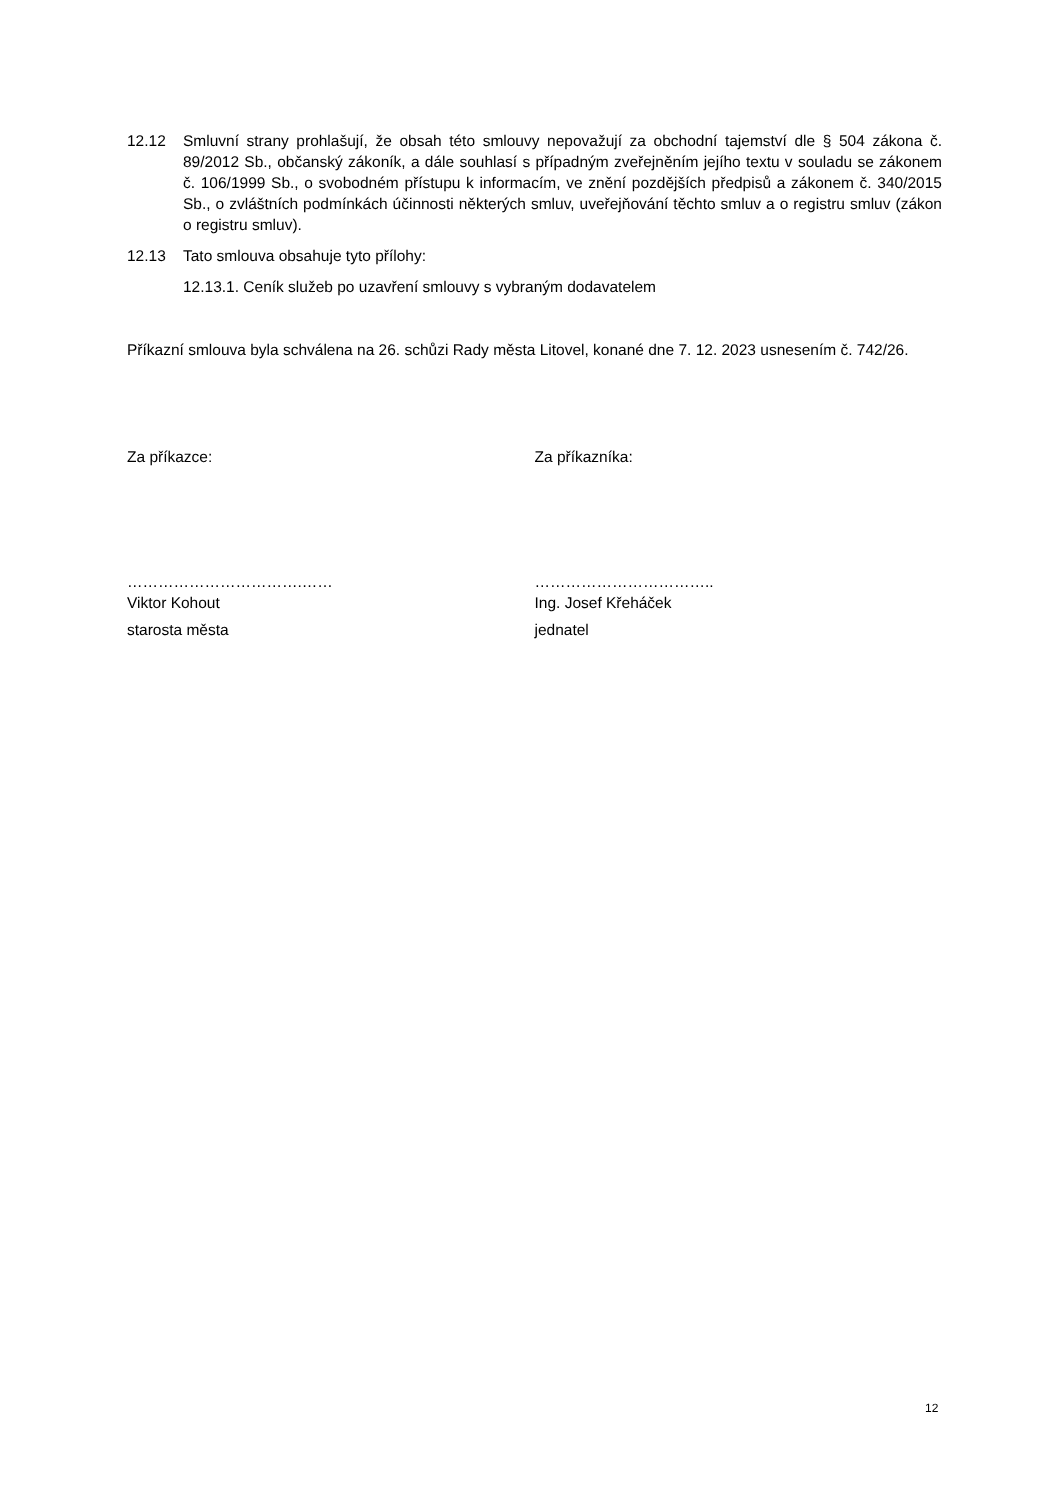12.12 Smluvní strany prohlašují, že obsah této smlouvy nepovažují za obchodní tajemství dle § 504 zákona č. 89/2012 Sb., občanský zákoník, a dále souhlasí s případným zveřejněním jejího textu v souladu se zákonem č. 106/1999 Sb., o svobodném přístupu k informacím, ve znění pozdějších předpisů a zákonem č. 340/2015 Sb., o zvláštních podmínkách účinnosti některých smluv, uveřejňování těchto smluv a o registru smluv (zákon o registru smluv).
12.13 Tato smlouva obsahuje tyto přílohy:
12.13.1. Ceník služeb po uzavření smlouvy s vybraným dodavatelem
Příkazní smlouva byla schválena na 26. schůzi Rady města Litovel, konané dne 7. 12. 2023 usnesením č. 742/26.
Za příkazce: Za příkazníka:
…………………………….……
Viktor Kohout
starosta města
……………………………..
Ing. Josef Křeháček
jednatel
12